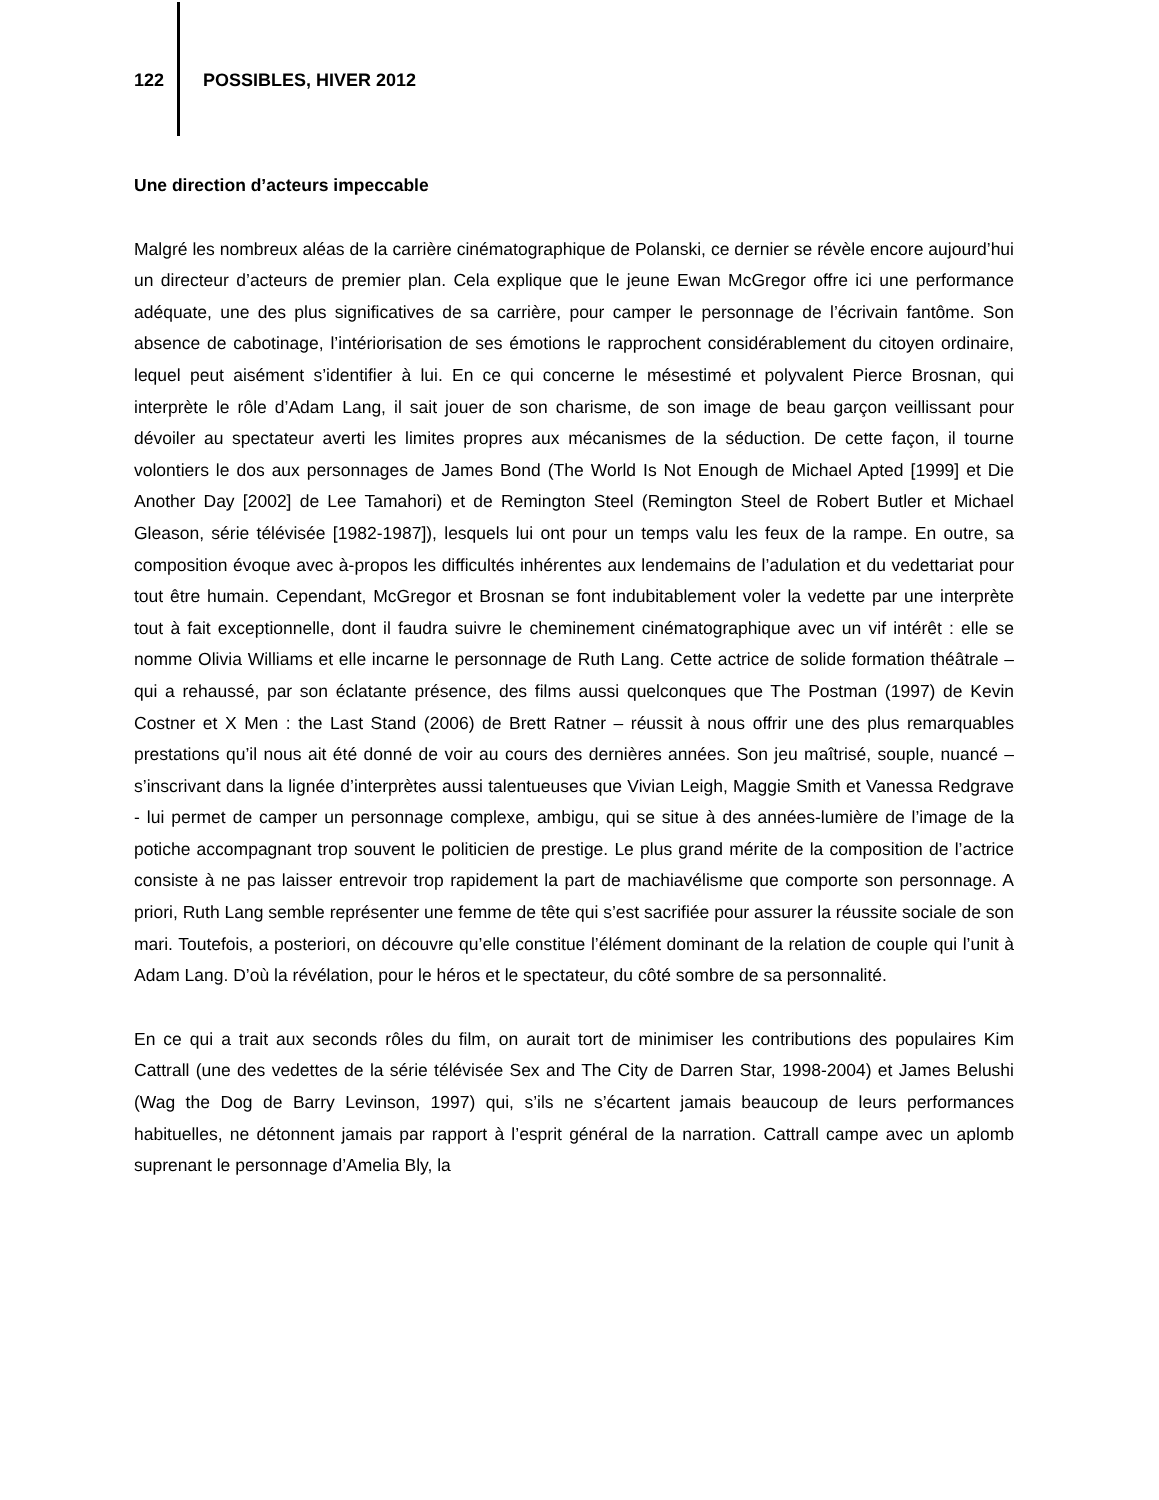122 POSSIBLES, HIVER 2012
Une direction d’acteurs impeccable
Malgré les nombreux aléas de la carrière cinématographique de Polanski, ce dernier se révèle encore aujourd’hui un directeur d’acteurs de premier plan. Cela explique que le jeune Ewan McGregor offre ici une performance adéquate, une des plus significatives de sa carrière, pour camper le personnage de l’écrivain fantôme. Son absence de cabotinage, l’intériorisation de ses émotions le rapprochent considérablement du citoyen ordinaire, lequel peut aisément s’identifier à lui. En ce qui concerne le mésestimé et polyvalent Pierce Brosnan, qui interprète le rôle d’Adam Lang, il sait jouer de son charisme, de son image de beau garçon veillissant pour dévoiler au spectateur averti les limites propres aux mécanismes de la séduction. De cette façon, il tourne volontiers le dos aux personnages de James Bond (The World Is Not Enough de Michael Apted [1999] et Die Another Day [2002] de Lee Tamahori) et de Remington Steel (Remington Steel de Robert Butler et Michael Gleason, série télévisée [1982-1987]), lesquels lui ont pour un temps valu les feux de la rampe. En outre, sa composition évoque avec à-propos les difficultés inhérentes aux lendemains de l’adulation et du vedettariat pour tout être humain. Cependant, McGregor et Brosnan se font indubitablement voler la vedette par une interprète tout à fait exceptionnelle, dont il faudra suivre le cheminement cinématographique avec un vif intérêt : elle se nomme Olivia Williams et elle incarne le personnage de Ruth Lang. Cette actrice de solide formation théâtrale – qui a rehaussé, par son éclatante présence, des films aussi quelconques que The Postman (1997) de Kevin Costner et X Men : the Last Stand (2006) de Brett Ratner – réussit à nous offrir une des plus remarquables prestations qu’il nous ait été donné de voir au cours des dernières années. Son jeu maîtrisé, souple, nuancé – s’inscrivant dans la lignée d’interprètes aussi talentueuses que Vivian Leigh, Maggie Smith et Vanessa Redgrave - lui permet de camper un personnage complexe, ambigu, qui se situe à des années-lumière de l’image de la potiche accompagnant trop souvent le politicien de prestige. Le plus grand mérite de la composition de l’actrice consiste à ne pas laisser entrevoir trop rapidement la part de machiavélisme que comporte son personnage. A priori, Ruth Lang semble représenter une femme de tête qui s’est sacrifiée pour assurer la réussite sociale de son mari. Toutefois, a posteriori, on découvre qu’elle constitue l’élément dominant de la relation de couple qui l’unit à Adam Lang. D’où la révélation, pour le héros et le spectateur, du côté sombre de sa personnalité.
En ce qui a trait aux seconds rôles du film, on aurait tort de minimiser les contributions des populaires Kim Cattrall (une des vedettes de la série télévisée Sex and The City de Darren Star, 1998-2004) et James Belushi (Wag the Dog de Barry Levinson, 1997) qui, s’ils ne s’écartent jamais beaucoup de leurs performances habituelles, ne détonnent jamais par rapport à l’esprit général de la narration. Cattrall campe avec un aplomb suprenant le personnage d’Amelia Bly, la